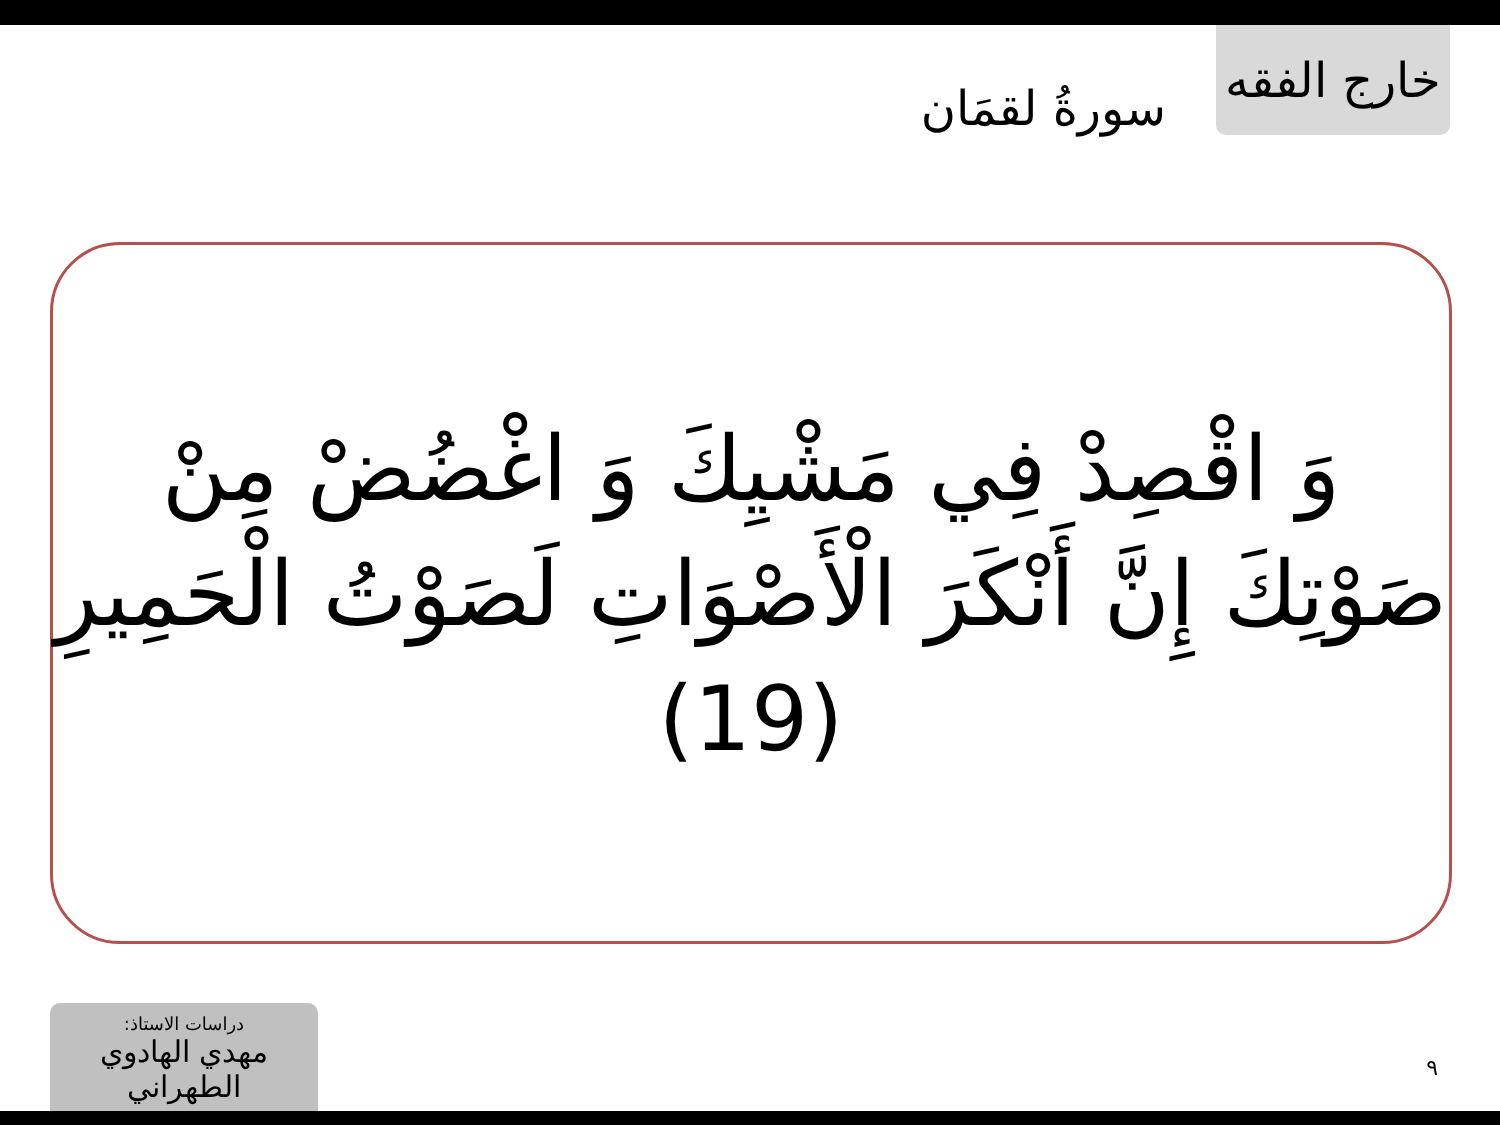سورةُ لقمَان
خارج الفقه
وَ اقْصِدْ فِي مَشْيِكَ وَ اغْضُضْ مِنْ صَوْتِكَ إِنَّ أَنْكَرَ الْأَصْوَاتِ لَصَوْتُ الْحَمِيرِ (19)
دراسات الاستاذ:
مهدي الهادوي الطهراني
٩